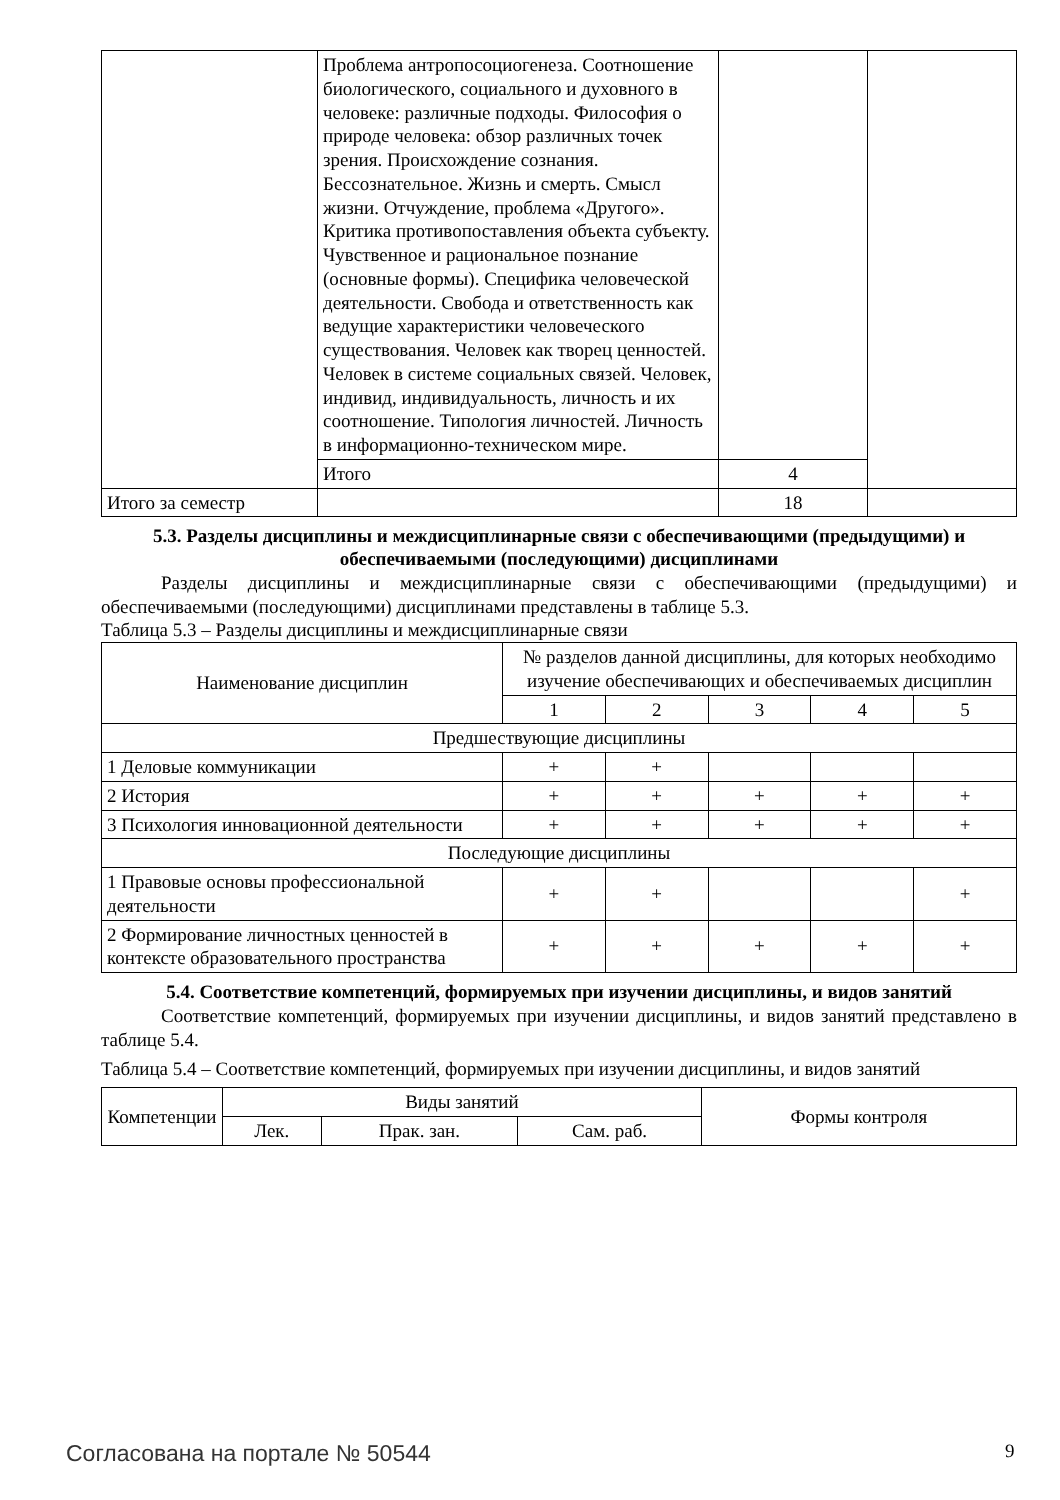| | Проблема антропосоциогенеза. Соотношение биологического, социального и духовного в человеке: различные подходы. Философия о природе человека: обзор различных точек зрения. Происхождение сознания. Бессознательное. Жизнь и смерть. Смысл жизни. Отчуждение, проблема «Другого». Критика противопоставления объекта субъекту. Чувственное и рациональное познание (основные формы). Специфика человеческой деятельности. Свобода и ответственность как ведущие характеристики человеческого существования. Человек как творец ценностей. Человек в системе социальных связей. Человек, индивид, индивидуальность, личность и их соотношение. Типология личностей. Личность в информационно-техническом мире. | | |
| | Итого | 4 | |
| Итого за семестр | | 18 | |
5.3. Разделы дисциплины и междисциплинарные связи с обеспечивающими (предыдущими) и обеспечиваемыми (последующими) дисциплинами
Разделы дисциплины и междисциплинарные связи с обеспечивающими (предыдущими) и обеспечиваемыми (последующими) дисциплинами представлены в таблице 5.3.
Таблица 5.3 – Разделы дисциплины и междисциплинарные связи
| Наименование дисциплин | № разделов данной дисциплины, для которых необходимо изучение обеспечивающих и обеспечиваемых дисциплин | | | | |
| --- | --- | --- | --- | --- | --- |
| | 1 | 2 | 3 | 4 | 5 |
| Предшествующие дисциплины | | | | | |
| 1 Деловые коммуникации | + | + | | | |
| 2 История | + | + | + | + | + |
| 3 Психология инновационной деятельности | + | + | + | + | + |
| Последующие дисциплины | | | | | |
| 1 Правовые основы профессиональной деятельности | + | + | | | + |
| 2 Формирование личностных ценностей в контексте образовательного пространства | + | + | + | + | + |
5.4. Соответствие компетенций, формируемых при изучении дисциплины, и видов занятий
Соответствие компетенций, формируемых при изучении дисциплины, и видов занятий представлено в таблице 5.4.
Таблица 5.4 – Соответствие компетенций, формируемых при изучении дисциплины, и видов занятий
| Компетенции | Виды занятий | | | Формы контроля |
| --- | --- | --- | --- | --- |
| | Лек. | Прак. зан. | Сам. раб. | |
Согласована на портале № 50544 9